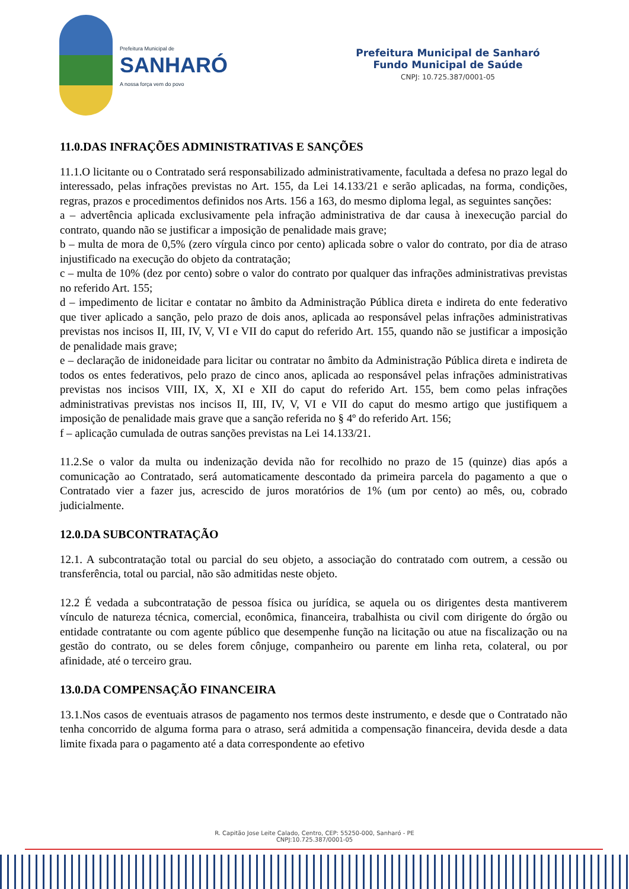Prefeitura Municipal de
SANHARÓ
A nossa força vem do povo
Prefeitura Municipal de Sanharó
Fundo Municipal de Saúde
CNPJ: 10.725.387/0001-05
11.0.DAS INFRAÇÕES ADMINISTRATIVAS E SANÇÕES
11.1.O licitante ou o Contratado será responsabilizado administrativamente, facultada a defesa no prazo legal do interessado, pelas infrações previstas no Art. 155, da Lei 14.133/21 e serão aplicadas, na forma, condições, regras, prazos e procedimentos definidos nos Arts. 156 a 163, do mesmo diploma legal, as seguintes sanções:
a – advertência aplicada exclusivamente pela infração administrativa de dar causa à inexecução parcial do contrato, quando não se justificar a imposição de penalidade mais grave;
b – multa de mora de 0,5% (zero vírgula cinco por cento) aplicada sobre o valor do contrato, por dia de atraso injustificado na execução do objeto da contratação;
c – multa de 10% (dez por cento) sobre o valor do contrato por qualquer das infrações administrativas previstas no referido Art. 155;
d – impedimento de licitar e contatar no âmbito da Administração Pública direta e indireta do ente federativo que tiver aplicado a sanção, pelo prazo de dois anos, aplicada ao responsável pelas infrações administrativas previstas nos incisos II, III, IV, V, VI e VII do caput do referido Art. 155, quando não se justificar a imposição de penalidade mais grave;
e – declaração de inidoneidade para licitar ou contratar no âmbito da Administração Pública direta e indireta de todos os entes federativos, pelo prazo de cinco anos, aplicada ao responsável pelas infrações administrativas previstas nos incisos VIII, IX, X, XI e XII do caput do referido Art. 155, bem como pelas infrações administrativas previstas nos incisos II, III, IV, V, VI e VII do caput do mesmo artigo que justifiquem a imposição de penalidade mais grave que a sanção referida no § 4º do referido Art. 156;
f – aplicação cumulada de outras sanções previstas na Lei 14.133/21.
11.2.Se o valor da multa ou indenização devida não for recolhido no prazo de 15 (quinze) dias após a comunicação ao Contratado, será automaticamente descontado da primeira parcela do pagamento a que o Contratado vier a fazer jus, acrescido de juros moratórios de 1% (um por cento) ao mês, ou, cobrado judicialmente.
12.0.DA SUBCONTRATAÇÃO
12.1. A subcontratação total ou parcial do seu objeto, a associação do contratado com outrem, a cessão ou transferência, total ou parcial, não são admitidas neste objeto.
12.2 É vedada a subcontratação de pessoa física ou jurídica, se aquela ou os dirigentes desta mantiverem vínculo de natureza técnica, comercial, econômica, financeira, trabalhista ou civil com dirigente do órgão ou entidade contratante ou com agente público que desempenhe função na licitação ou atue na fiscalização ou na gestão do contrato, ou se deles forem cônjuge, companheiro ou parente em linha reta, colateral, ou por afinidade, até o terceiro grau.
13.0.DA COMPENSAÇÃO FINANCEIRA
13.1.Nos casos de eventuais atrasos de pagamento nos termos deste instrumento, e desde que o Contratado não tenha concorrido de alguma forma para o atraso, será admitida a compensação financeira, devida desde a data limite fixada para o pagamento até a data correspondente ao efetivo
R. Capitão Jose Leite Calado, Centro, CEP: 55250-000, Sanharó - PE
CNPJ:10.725.387/0001-05